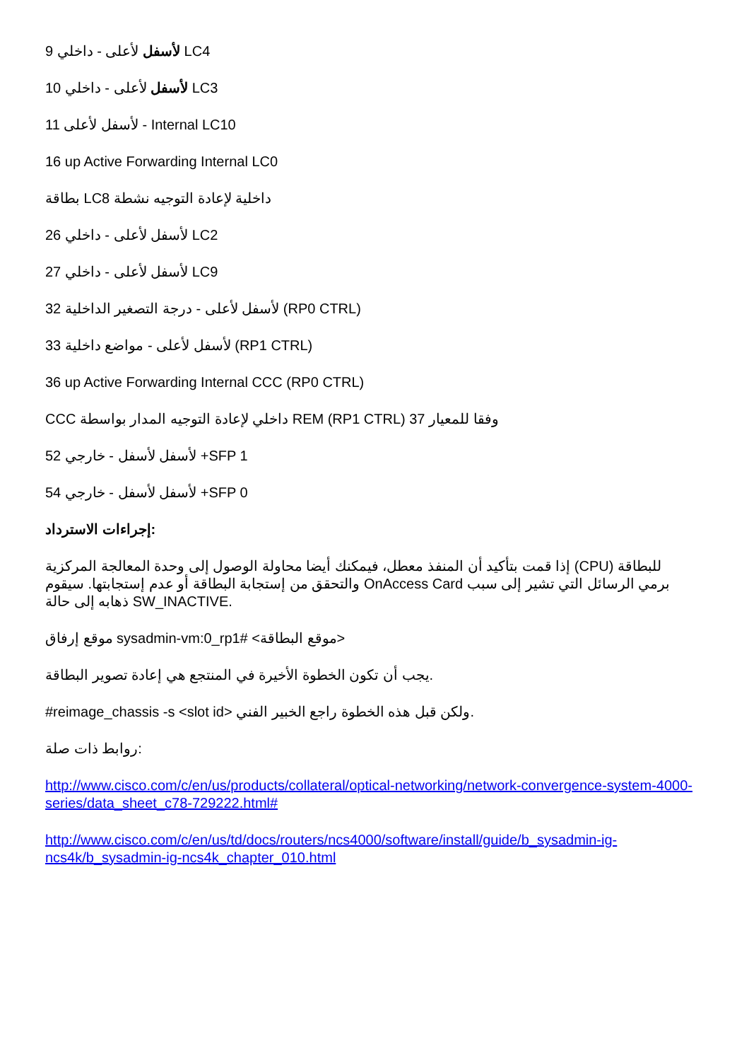9 لأسفل لأعلى - داخلي LC4
10 لأسفل لأعلى - داخلي LC3
11 لأسفل لأعلى - Internal LC10
16 up Active Forwarding Internal LC0
بطاقة LC8 داخلية لإعادة التوجيه نشطة
26 لأسفل لأعلى - داخلي LC2
27 لأسفل لأعلى - داخلي LC9
32 لأسفل لأعلى - درجة التصغير الداخلية (RP0 CTRL)
33 لأسفل لأعلى - مواضع داخلية (RP1 CTRL)
36 up Active Forwarding Internal CCC (RP0 CTRL)
CCC داخلي لإعادة التوجيه المدار بواسطة REM (RP1 CTRL) وفقا للمعيار 37
52 لأسفل لأسفل - خارجي +SFP 1
54 لأسفل لأسفل - خارجي +SFP 0
إجراءات الاسترداد:
إذا قمت بتأكيد أن المنفذ معطل، فيمكنك أيضا محاولة الوصول إلى وحدة المعالجة المركزية (CPU) للبطاقة والتحقق من إستجابة البطاقة أو عدم إستجابتها. سيقوم OnAccess Card برمي الرسائل التي تشير إلى سبب ذهابه إلى حالة SW_INACTIVE.
موقع إرفاق sysadmin-vm:0_rp1# <موقع البطاقة>
يجب أن تكون الخطوة الأخيرة في المنتجع هي إعادة تصوير البطاقة.
#reimage_chassis -s <slot id> ولكن قبل هذه الخطوة راجع الخبير الفني.
روابط ذات صلة:
http://www.cisco.com/c/en/us/products/collateral/optical-networking/network-convergence-system-4000-series/data_sheet_c78-729222.html#
http://www.cisco.com/c/en/us/td/docs/routers/ncs4000/software/install/guide/b_sysadmin-ig-ncs4k/b_sysadmin-ig-ncs4k_chapter_010.html